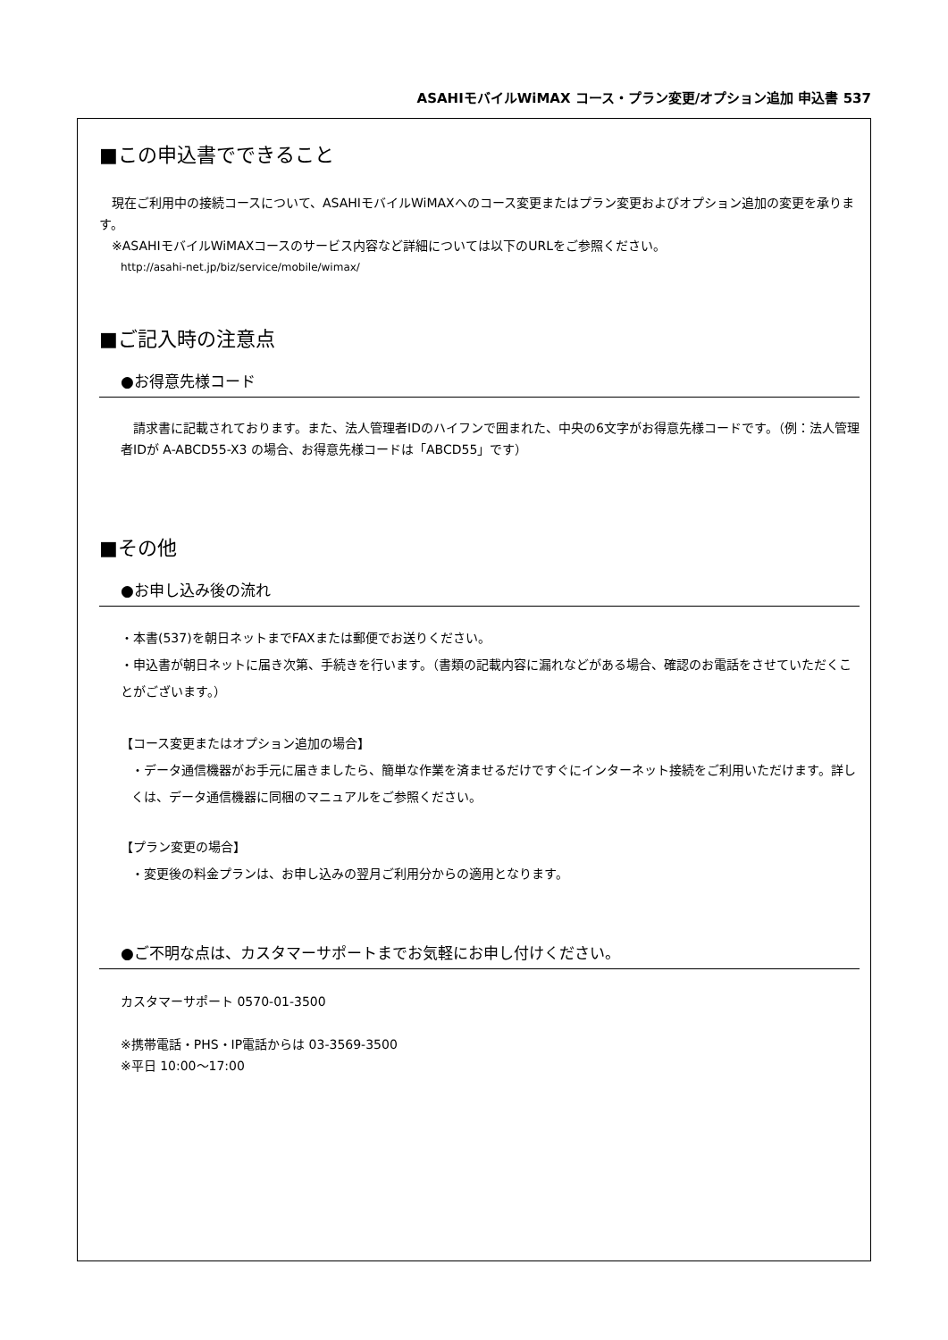ASAHIモバイルWiMAX コース・プラン変更/オプション追加 申込書 537
■この申込書でできること
　現在ご利用中の接続コースについて、ASAHIモバイルWiMAXへのコース変更またはプラン変更およびオプション追加の変更を承ります。
　※ASAHIモバイルWiMAXコースのサービス内容など詳細については以下のURLをご参照ください。
http://asahi-net.jp/biz/service/mobile/wimax/
■ご記入時の注意点
●お得意先様コード
　請求書に記載されております。また、法人管理者IDのハイフンで囲まれた、中央の6文字がお得意先様コードです。（例：法人管理者IDが A-ABCD55-X3 の場合、お得意先様コードは「ABCD55」です）
■その他
●お申し込み後の流れ
・本書(537)を朝日ネットまでFAXまたは郵便でお送りください。
・申込書が朝日ネットに届き次第、手続きを行います。（書類の記載内容に漏れなどがある場合、確認のお電話をさせていただくことがございます。）
【コース変更またはオプション追加の場合】
・データ通信機器がお手元に届きましたら、簡単な作業を済ませるだけですぐにインターネット接続をご利用いただけます。詳しくは、データ通信機器に同梱のマニュアルをご参照ください。
【プラン変更の場合】
・変更後の料金プランは、お申し込みの翌月ご利用分からの適用となります。
●ご不明な点は、カスタマーサポートまでお気軽にお申し付けください。
カスタマーサポート 0570-01-3500
※携帯電話・PHS・IP電話からは 03-3569-3500
※平日 10:00～17:00